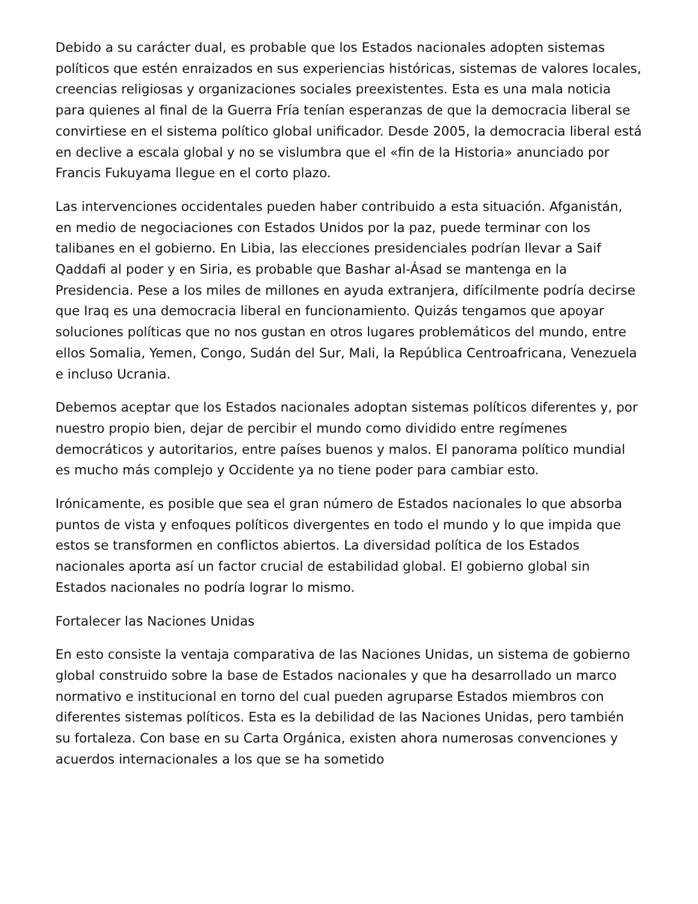Debido a su carácter dual, es probable que los Estados nacionales adopten sistemas políticos que estén enraizados en sus experiencias históricas, sistemas de valores locales, creencias religiosas y organizaciones sociales preexistentes. Esta es una mala noticia para quienes al final de la Guerra Fría tenían esperanzas de que la democracia liberal se convirtiese en el sistema político global unificador. Desde 2005, la democracia liberal está en declive a escala global y no se vislumbra que el «fin de la Historia» anunciado por Francis Fukuyama llegue en el corto plazo.
Las intervenciones occidentales pueden haber contribuido a esta situación. Afganistán, en medio de negociaciones con Estados Unidos por la paz, puede terminar con los talibanes en el gobierno. En Libia, las elecciones presidenciales podrían llevar a Saif Qaddafi al poder y en Siria, es probable que Bashar al-Ásad se mantenga en la Presidencia. Pese a los miles de millones en ayuda extranjera, difícilmente podría decirse que Iraq es una democracia liberal en funcionamiento. Quizás tengamos que apoyar soluciones políticas que no nos gustan en otros lugares problemáticos del mundo, entre ellos Somalia, Yemen, Congo, Sudán del Sur, Mali, la República Centroafricana, Venezuela e incluso Ucrania.
Debemos aceptar que los Estados nacionales adoptan sistemas políticos diferentes y, por nuestro propio bien, dejar de percibir el mundo como dividido entre regímenes democráticos y autoritarios, entre países buenos y malos. El panorama político mundial es mucho más complejo y Occidente ya no tiene poder para cambiar esto.
Irónicamente, es posible que sea el gran número de Estados nacionales lo que absorba puntos de vista y enfoques políticos divergentes en todo el mundo y lo que impida que estos se transformen en conflictos abiertos. La diversidad política de los Estados nacionales aporta así un factor crucial de estabilidad global. El gobierno global sin Estados nacionales no podría lograr lo mismo.
Fortalecer las Naciones Unidas
En esto consiste la ventaja comparativa de las Naciones Unidas, un sistema de gobierno global construido sobre la base de Estados nacionales y que ha desarrollado un marco normativo e institucional en torno del cual pueden agruparse Estados miembros con diferentes sistemas políticos. Esta es la debilidad de las Naciones Unidas, pero también su fortaleza. Con base en su Carta Orgánica, existen ahora numerosas convenciones y acuerdos internacionales a los que se ha sometido